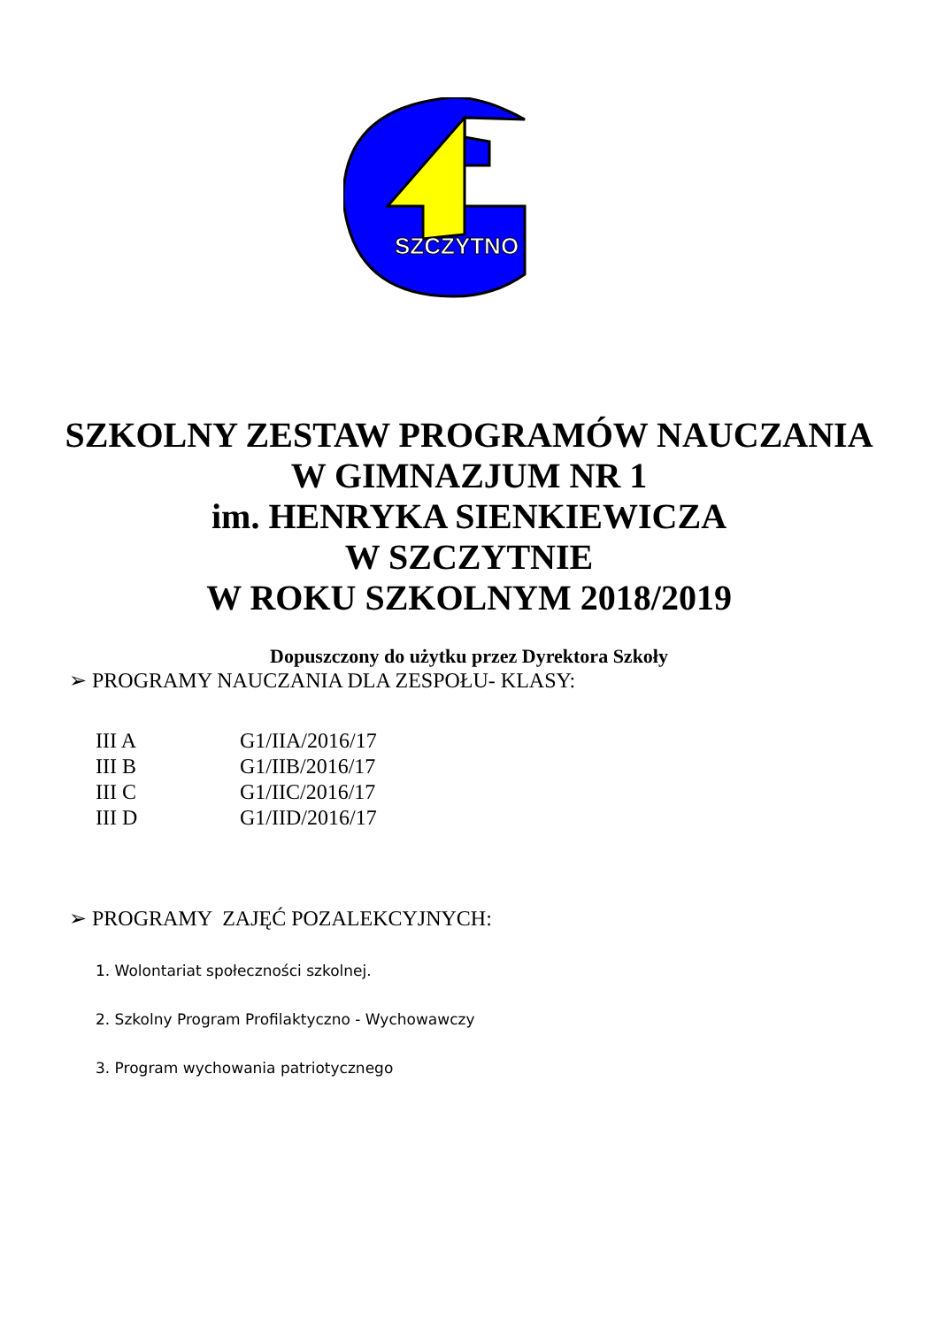SZCZYTNO
SZKOLNY ZESTAW PROGRAMÓW NAUCZANIA
W GIMNAZJUM NR 1
im. HENRYKA SIENKIEWICZA
W SZCZYTNIE
W ROKU SZKOLNYM 2018/2019
Dopuszczony do użytku przez Dyrektora Szkoły
➢ PROGRAMY NAUCZANIA DLA ZESPOŁU- KLASY:
| III A | G1/IIA/2016/17 |
| III B | G1/IIB/2016/17 |
| III C | G1/IIC/2016/17 |
| III D | G1/IID/2016/17 |
➢ PROGRAMY ZAJĘĆ POZALEKCYJNYCH:
1. Wolontariat społeczności szkolnej.
2. Szkolny Program Profilaktyczno - Wychowawczy
3. Program wychowania patriotycznego